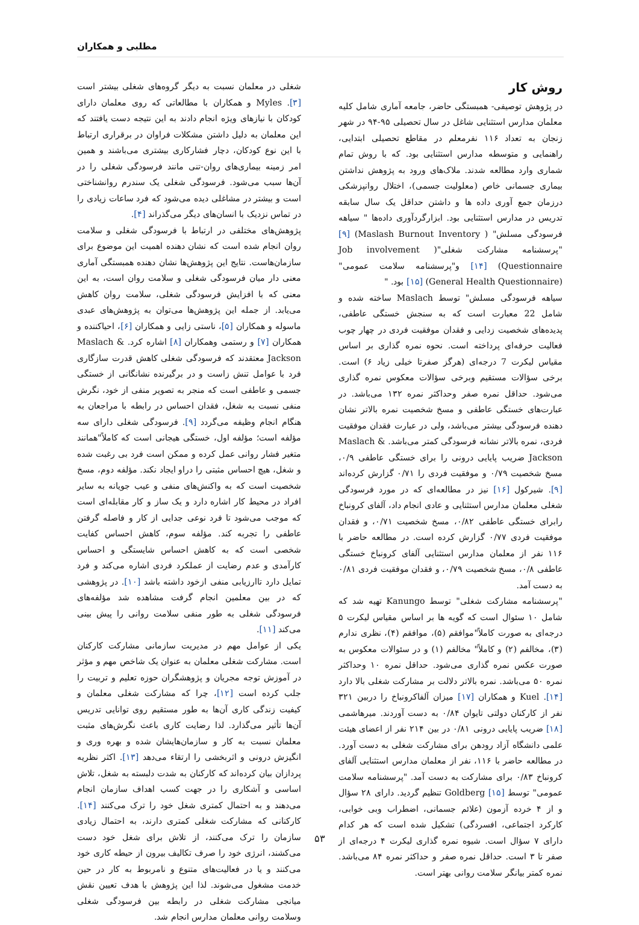مطلبی و همکاران
شغلی در معلمان نسبت به دیگر گروه‌های شغلی بیشتر است [۳]. Myles و همکاران با مطالعاتی که روی معلمان دارای کودکان با نیازهای ویژه انجام دادند به این نتیجه دست یافتند که این معلمان به دلیل داشتن مشکلات فراوان در برقراری ارتباط با این نوع کودکان، دچار فشارکاری بیشتری می‌باشند و همین امر زمینه بیماری‌های روان-تنی مانند فرسودگی شغلی را در آن‌ها سبب می‌شود. فرسودگی شغلی یک سندرم روانشناختی است و بیشتر در مشاغلی دیده می‌شود که فرد ساعات زیادی را در تماس نزدیک با انسان‌های دیگر می‌گذراند [۴].
پژوهش‌های مختلفی در ارتباط با فرسودگی شغلی و سلامت روان انجام شده است که نشان دهنده اهمیت این موضوع برای سازمان‌هاست. نتایج این پژوهش‌ها نشان دهنده همبستگی آماری معنی دار میان فرسودگی شغلی و سلامت روان است، به این معنی که با افزایش فرسودگی شغلی، سلامت روان کاهش می‌یابد. از جمله این پژوهش‌ها می‌توان به پژوهش‌های عبدی ماسوله و همکاران [۵]، ناستی زایی و همکاران [۶]، احیاکننده و همکاران [۷] و رستمی وهمکاران [۸] اشاره کرد. Maslach & Jackson معتقدند که فرسودگی شغلی کاهش قدرت سازگاری فرد با عوامل تنش زاست و در برگیرنده نشانگانی از خستگی جسمی و عاطفی است که منجر به تصویر منفی از خود، نگرش منفی نسبت به شغل، فقدان احساس در رابطه با مراجعان به هنگام انجام وظیفه می‌گردد [۹]. فرسودگی شغلی دارای سه مؤلفه است؛ مؤلفه اول، خستگی هیجانی است که کاملاً"همانند متغیر فشار روانی عمل کرده و ممکن است فرد بی رغبت شده و شغل، هیچ احساس مثبتی را دراو ایجاد نکند. مؤلفه دوم، مسخ شخصیت است که به واکنش‌های منفی و عیب جویانه به سایر افراد در محیط کار اشاره دارد و یک ساز و کار مقابله‌ای است که موجب می‌شود تا فرد نوعی جدایی از کار و فاصله گرفتن عاطفی را تجربه کند. مؤلفه سوم، کاهش احساس کفایت شخصی است که به کاهش احساس شایستگی و احساس کارآمدی و عدم رضایت از عملکرد فردی اشاره می‌کند و فرد تمایل دارد تاارزیابی منفی ازخود داشته باشد [۱۰]. در پژوهشی که در بین معلمین انجام گرفت مشاهده شد مؤلفه‌های فرسودگی شغلی به طور منفی سلامت روانی را پیش بینی می‌کند [۱۱].
یکی از عوامل مهم در مدیریت سازمانی مشارکت کارکنان است. مشارکت شغلی معلمان به عنوان یک شاخص مهم و مؤثر در آموزش توجه مجریان و پژوهشگران حوزه تعلیم و تربیت را جلب کرده است [۱۲]، چرا که مشارکت شغلی معلمان و کیفیت زندگی کاری آن‌ها به طور مستقیم روی توانایی تدریس آن‌ها تأثیر می‌گذارد. لذا رضایت کاری باعث نگرش‌های مثبت معلمان نسبت به کار و سازمان‌هایشان شده و بهره وری و انگیزش درونی و اثربخشی را ارتقاء می‌دهد [۱۳]. اکثر نظریه پردازان بیان کرده‌اند که کارکنان به شدت دلبسته به شغل، تلاش اساسی و آشکاری را در جهت کسب اهداف سازمان انجام می‌دهند و به احتمال کمتری شغل خود را ترک می‌کنند [۱۴]. کارکنانی که مشارکت شغلی کمتری دارند، به احتمال زیادی سازمان را ترک می‌کنند، از تلاش برای شغل خود دست می‌کشند، انرژی خود را صرف تکالیف بیرون از حیطه کاری خود می‌کنند و یا در فعالیت‌های متنوع و نامربوط به کار در حین خدمت مشغول می‌شوند. لذا این پژوهش با هدف تعیین نقش میانجی مشارکت شغلی در رابطه بین فرسودگی شغلی وسلامت روانی معلمان مدارس انجام شد.
روش کار
در پژوهش توصیفی- همبستگی حاضر، جامعه آماری شامل کلیه معلمان مدارس استثنایی شاغل در سال تحصیلی ۹۵-۹۴ در شهر زنجان به تعداد ۱۱۶ نفرمعلم در مقاطع تحصیلی ابتدایی، راهنمایی و متوسطه مدارس استثنایی بود. که با روش تمام شماری وارد مطالعه شدند. ملاک‌های ورود به پژوهش نداشتن بیماری جسمانی خاص (معلولیت جسمی)، اختلال روانپزشکی درزمان جمع آوری داده ها و داشتن حداقل یک سال سابقه تدریس در مدارس استثنایی بود. ابزارگردآوری داده‌ها " سیاهه فرسودگی مسلش" ( Maslash Burnout Inventory) [۹] "پرسشنامه مشارکت شغلی"( Job involvement Questionnaire) [۱۴] و"پرسشنامه سلامت عمومی" (General Health Questionnaire) [۱۵] بود. "
سیاهه فرسودگی مسلش" توسط Maslach ساخته شده و شامل 22 معبارت است که به سنجش خستگی عاطفی، پدیده‌های شخصیت زدایی و فقدان موفقیت فردی در چهار چوب فعالیت حرفه‌ای پرداخته است. نحوه نمره گذاری بر اساس مقیاس لیکرت 7 درجه‌ای (هرگز صفرتا خیلی زیاد ۶) است. برخی سؤالات مستقیم وبرخی سؤالات معکوس نمره گذاری می‌شود. حداقل نمره صفر وحداکثر نمره ۱۳۲ می‌باشد. در عبارت‌های خستگی عاطفی و مسخ شخصیت نمره بالاتر نشان دهنده فرسودگی بیشتر می‌باشد، ولی در عبارت فقدان موفقیت فردی، نمره بالاتر نشانه فرسودگی کمتر می‌باشد. Maslach & Jackson ضریب پایایی درونی را برای خستگی عاطفی ۰/۹، مسخ شخصیت ۰/۷۹ و موفقیت فردی را ۰/۷۱ گزارش کرده‌اند [۹]. شیرکول [۱۶] نیز در مطالعه‌ای که در مورد فرسودگی شغلی معلمان مدارس استثنایی و عادی انجام داد، آلفای کرونباخ رابرای خستگی عاطفی ۰/۸۲، مسخ شخصیت ۰/۷۱، و فقدان موفقیت فردی ۰/۷۷ گزارش کرده است. در مطالعه حاضر با ۱۱۶ نفر از معلمان مدارس استثنایی آلفای کرونباخ خستگی عاطفی ۰/۸، مسخ شخصیت ۰/۷۹، و فقدان موفقیت فردی ۰/۸۱ به دست آمد.
"پرسشنامه مشارکت شغلی" توسط Kanungo تهیه شد که شامل ۱۰ سئوال است که گویه ها بر اساس مقیاس لیکرت ۵ درجه‌ای به صورت کاملاً"موافقم (۵)، موافقم (۴)، نظری ندارم (۳)، مخالفم (۲) و کاملاً" مخالفم (۱) و در سئوالات معکوس به صورت عکس نمره گذاری می‌شود. حداقل نمره ۱۰ وحداکثر نمره ۵۰ می‌باشد. نمره بالاتر دلالت بر مشارکت شغلی بالا دارد [۱۴]. Kuel و همکاران [۱۷] میزان آلفاکرونباخ را دربین ۳۲۱ نفر از کارکنان دولتی تایوان ۰/۸۴ به دست آوردند. میرهاشمی [۱۸] ضریب پایایی درونی ۰/۸۱ در بین ۲۱۴ نفر از اعضای هیئت علمی دانشگاه آزاد رودهن برای مشارکت شغلی به دست آورد. در مطالعه حاضر با ۱۱۶، نفر از معلمان مدارس استثنایی آلفای کرونباخ ۰/۸۳ برای مشارکت به دست آمد. "پرسشنامه سلامت عمومی" توسط Goldberg [۱۵] تنظیم گردید. دارای ۲۸ سؤال و از ۴ خرده آزمون (علائم جسمانی، اضطراب وبی خوابی، کارکرد اجتماعی، افسردگی) تشکیل شده است که هر کدام دارای ۷ سؤال است. شیوه نمره گذاری لیکرت ۴ درجه‌ای از صفر تا ۳ است. حداقل نمره صفر و حداکثر نمره ۸۴ می‌باشد. نمره کمتر بیانگر سلامت روانی بهتر است.
۵۳